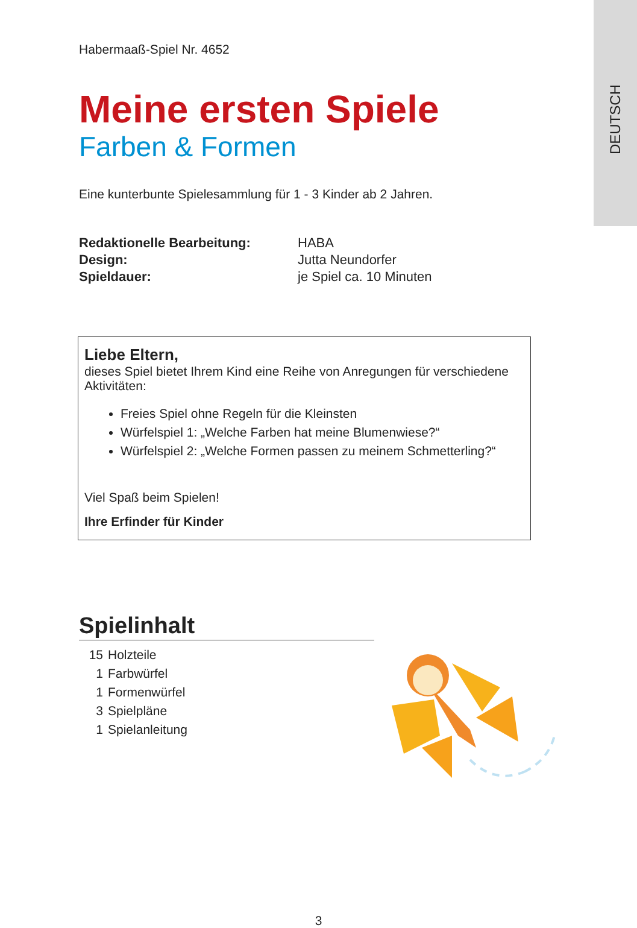DEUTSCH
Habermaaß-Spiel Nr. 4652
Meine ersten Spiele
Farben & Formen
Eine kunterbunte Spielesammlung für 1 - 3 Kinder ab 2 Jahren.
| Redaktionelle Bearbeitung: | HABA |
| Design: | Jutta Neundorfer |
| Spieldauer: | je Spiel ca. 10 Minuten |
Liebe Eltern,
dieses Spiel bietet Ihrem Kind eine Reihe von Anregungen für verschiedene Aktivitäten:
Freies Spiel ohne Regeln für die Kleinsten
Würfelspiel 1: „Welche Farben hat meine Blumenwiese?“
Würfelspiel 2: „Welche Formen passen zu meinem Schmetterling?“
Viel Spaß beim Spielen!
Ihre Erfinder für Kinder
Spielinhalt
15 Holzteile
1 Farbwürfel
1 Formenwürfel
3 Spielpläne
1 Spielanleitung
3